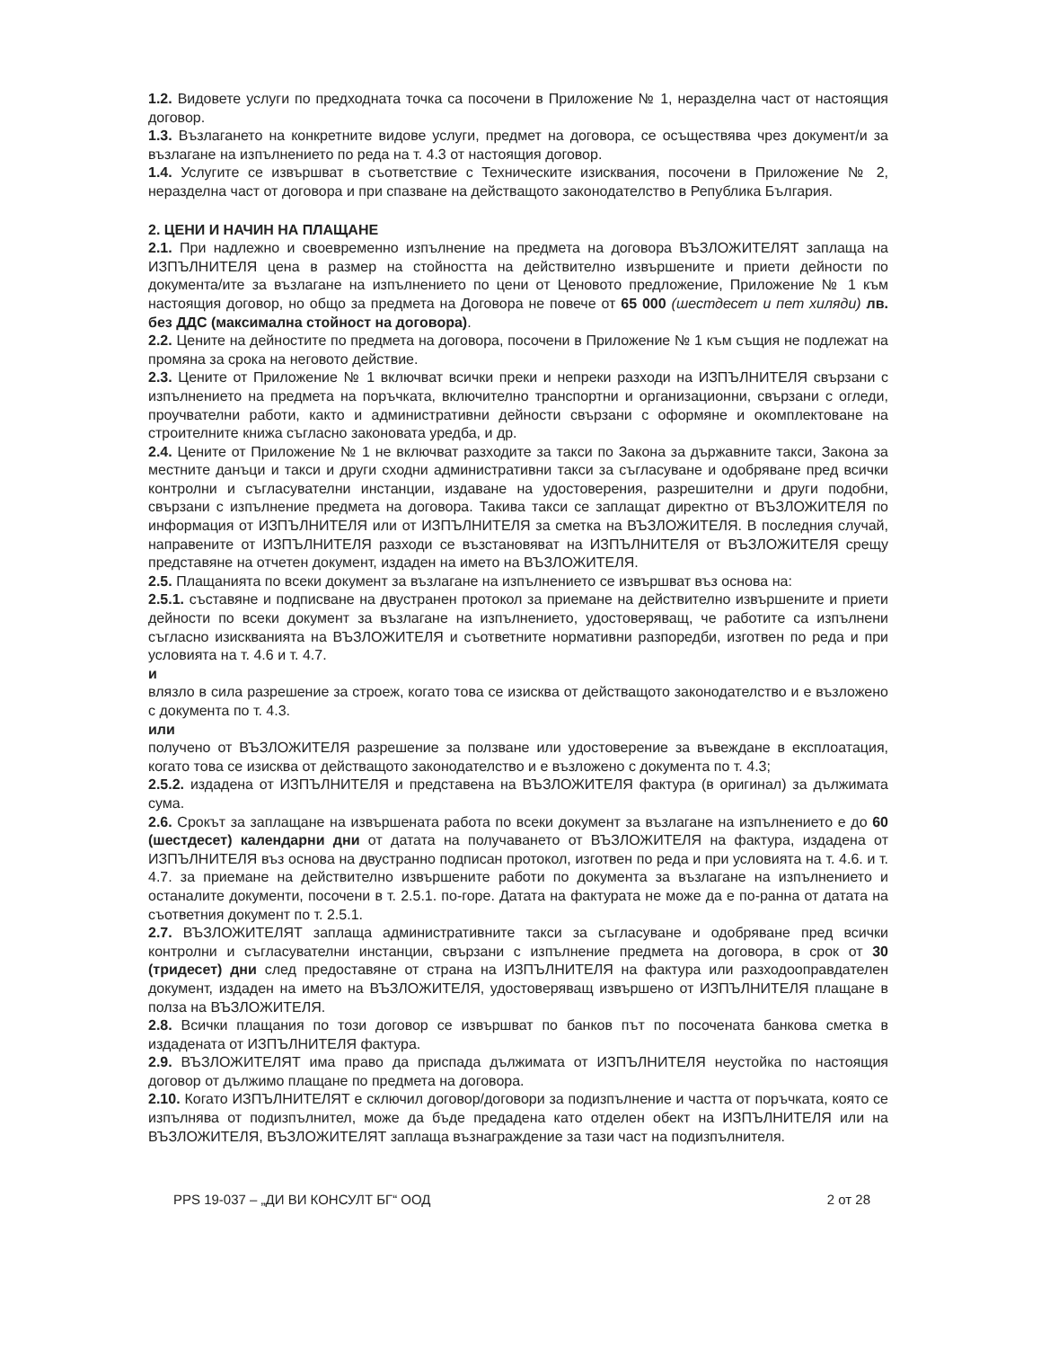1.2. Видовете услуги по предходната точка са посочени в Приложение № 1, неразделна част от настоящия договор.
1.3. Възлагането на конкретните видове услуги, предмет на договора, се осъществява чрез документ/и за възлагане на изпълнението по реда на т. 4.3 от настоящия договор.
1.4. Услугите се извършват в съответствие с Техническите изисквания, посочени в Приложение № 2, неразделна част от договора и при спазване на действащото законодателство в Република България.
2. ЦЕНИ И НАЧИН НА ПЛАЩАНЕ
2.1. При надлежно и своевременно изпълнение на предмета на договора ВЪЗЛОЖИТЕЛЯТ заплаща на ИЗПЪЛНИТЕЛЯ цена в размер на стойността на действително извършените и приети дейности по документа/ите за възлагане на изпълнението по цени от Ценовото предложение, Приложение № 1 към настоящия договор, но общо за предмета на Договора не повече от 65 000 (шестдесет и пет хиляди) лв. без ДДС (максимална стойност на договора).
2.2. Цените на дейностите по предмета на договора, посочени в Приложение № 1 към същия не подлежат на промяна за срока на неговото действие.
2.3. Цените от Приложение № 1 включват всички преки и непреки разходи на ИЗПЪЛНИТЕЛЯ свързани с изпълнението на предмета на поръчката, включително транспортни и организационни, свързани с огледи, проучвателни работи, както и административни дейности свързани с оформяне и окомплектоване на строителните книжа съгласно законовата уредба, и др.
2.4. Цените от Приложение № 1 не включват разходите за такси по Закона за държавните такси, Закона за местните данъци и такси и други сходни административни такси за съгласуване и одобряване пред всички контролни и съгласувателни инстанции, издаване на удостоверения, разрешителни и други подобни, свързани с изпълнение предмета на договора. Такива такси се заплащат директно от ВЪЗЛОЖИТЕЛЯ по информация от ИЗПЪЛНИТЕЛЯ или от ИЗПЪЛНИТЕЛЯ за сметка на ВЪЗЛОЖИТЕЛЯ. В последния случай, направените от ИЗПЪЛНИТЕЛЯ разходи се възстановяват на ИЗПЪЛНИТЕЛЯ от ВЪЗЛОЖИТЕЛЯ срещу представяне на отчетен документ, издаден на името на ВЪЗЛОЖИТЕЛЯ.
2.5. Плащанията по всеки документ за възлагане на изпълнението се извършват въз основа на:
2.5.1. съставяне и подписване на двустранен протокол за приемане на действително извършените и приети дейности по всеки документ за възлагане на изпълнението, удостоверяващ, че работите са изпълнени съгласно изискванията на ВЪЗЛОЖИТЕЛЯ и съответните нормативни разпоредби, изготвен по реда и при условията на т. 4.6 и т. 4.7.
и
влязло в сила разрешение за строеж, когато това се изисква от действащото законодателство и е възложено с документа по т. 4.3.
или
получено от ВЪЗЛОЖИТЕЛЯ разрешение за ползване или удостоверение за въвеждане в експлоатация, когато това се изисква от действащото законодателство и е възложено с документа по т. 4.3;
2.5.2. издадена от ИЗПЪЛНИТЕЛЯ и представена на ВЪЗЛОЖИТЕЛЯ фактура (в оригинал) за дължимата сума.
2.6. Срокът за заплащане на извършената работа по всеки документ за възлагане на изпълнението е до 60 (шестдесет) календарни дни от датата на получаването от ВЪЗЛОЖИТЕЛЯ на фактура, издадена от ИЗПЪЛНИТЕЛЯ въз основа на двустранно подписан протокол, изготвен по реда и при условията на т. 4.6. и т. 4.7. за приемане на действително извършените работи по документа за възлагане на изпълнението и останалите документи, посочени в т. 2.5.1. по-горе. Датата на фактурата не може да е по-ранна от датата на съответния документ по т. 2.5.1.
2.7. ВЪЗЛОЖИТЕЛЯТ заплаща административните такси за съгласуване и одобряване пред всички контролни и съгласувателни инстанции, свързани с изпълнение предмета на договора, в срок от 30 (тридесет) дни след предоставяне от страна на ИЗПЪЛНИТЕЛЯ на фактура или разходооправдателен документ, издаден на името на ВЪЗЛОЖИТЕЛЯ, удостоверяващ извършено от ИЗПЪЛНИТЕЛЯ плащане в полза на ВЪЗЛОЖИТЕЛЯ.
2.8. Всички плащания по този договор се извършват по банков път по посочената банкова сметка в издадената от ИЗПЪЛНИТЕЛЯ фактура.
2.9. ВЪЗЛОЖИТЕЛЯТ има право да приспада дължимата от ИЗПЪЛНИТЕЛЯ неустойка по настоящия договор от дължимо плащане по предмета на договора.
2.10. Когато ИЗПЪЛНИТЕЛЯТ е сключил договор/договори за подизпълнение и частта от поръчката, която се изпълнява от подизпълнител, може да бъде предадена като отделен обект на ИЗПЪЛНИТЕЛЯ или на ВЪЗЛОЖИТЕЛЯ, ВЪЗЛОЖИТЕЛЯТ заплаща възнаграждение за тази част на подизпълнителя.
PPS 19-037 – „ДИ ВИ КОНСУЛТ БГ“ ООД 2 от 28